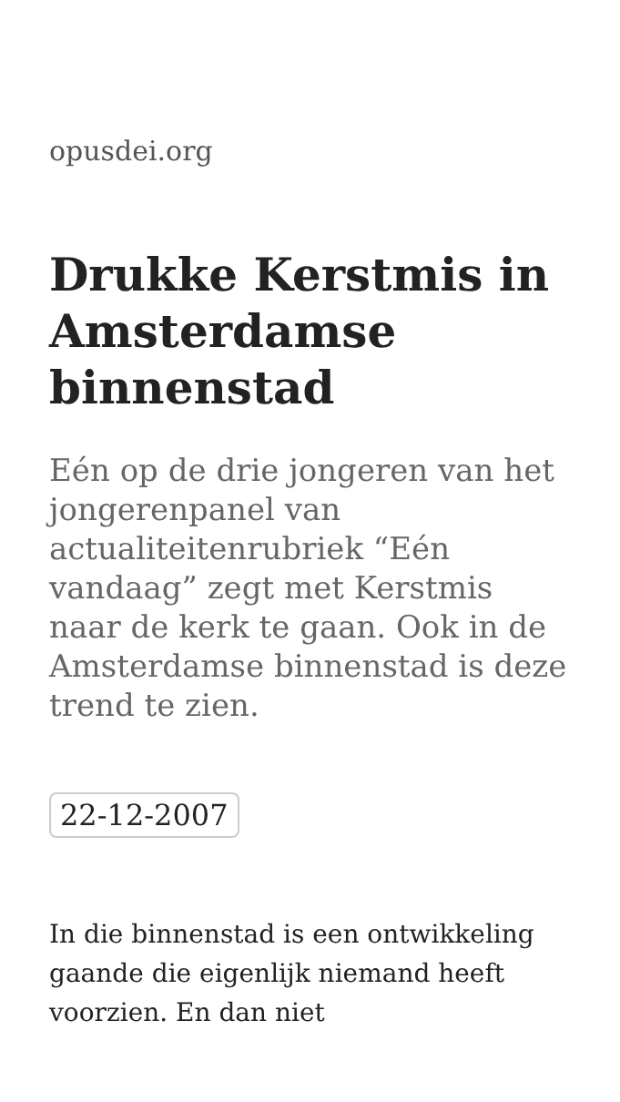opusdei.org
Drukke Kerstmis in Amsterdamse binnenstad
Eén op de drie jongeren van het jongerenpanel van actualiteitenrubriek “Eén vandaag” zegt met Kerstmis naar de kerk te gaan. Ook in de Amsterdamse binnenstad is deze trend te zien.
22-12-2007
In die binnenstad is een ontwikkeling gaande die eigenlijk niemand heeft voorzien. En dan niet